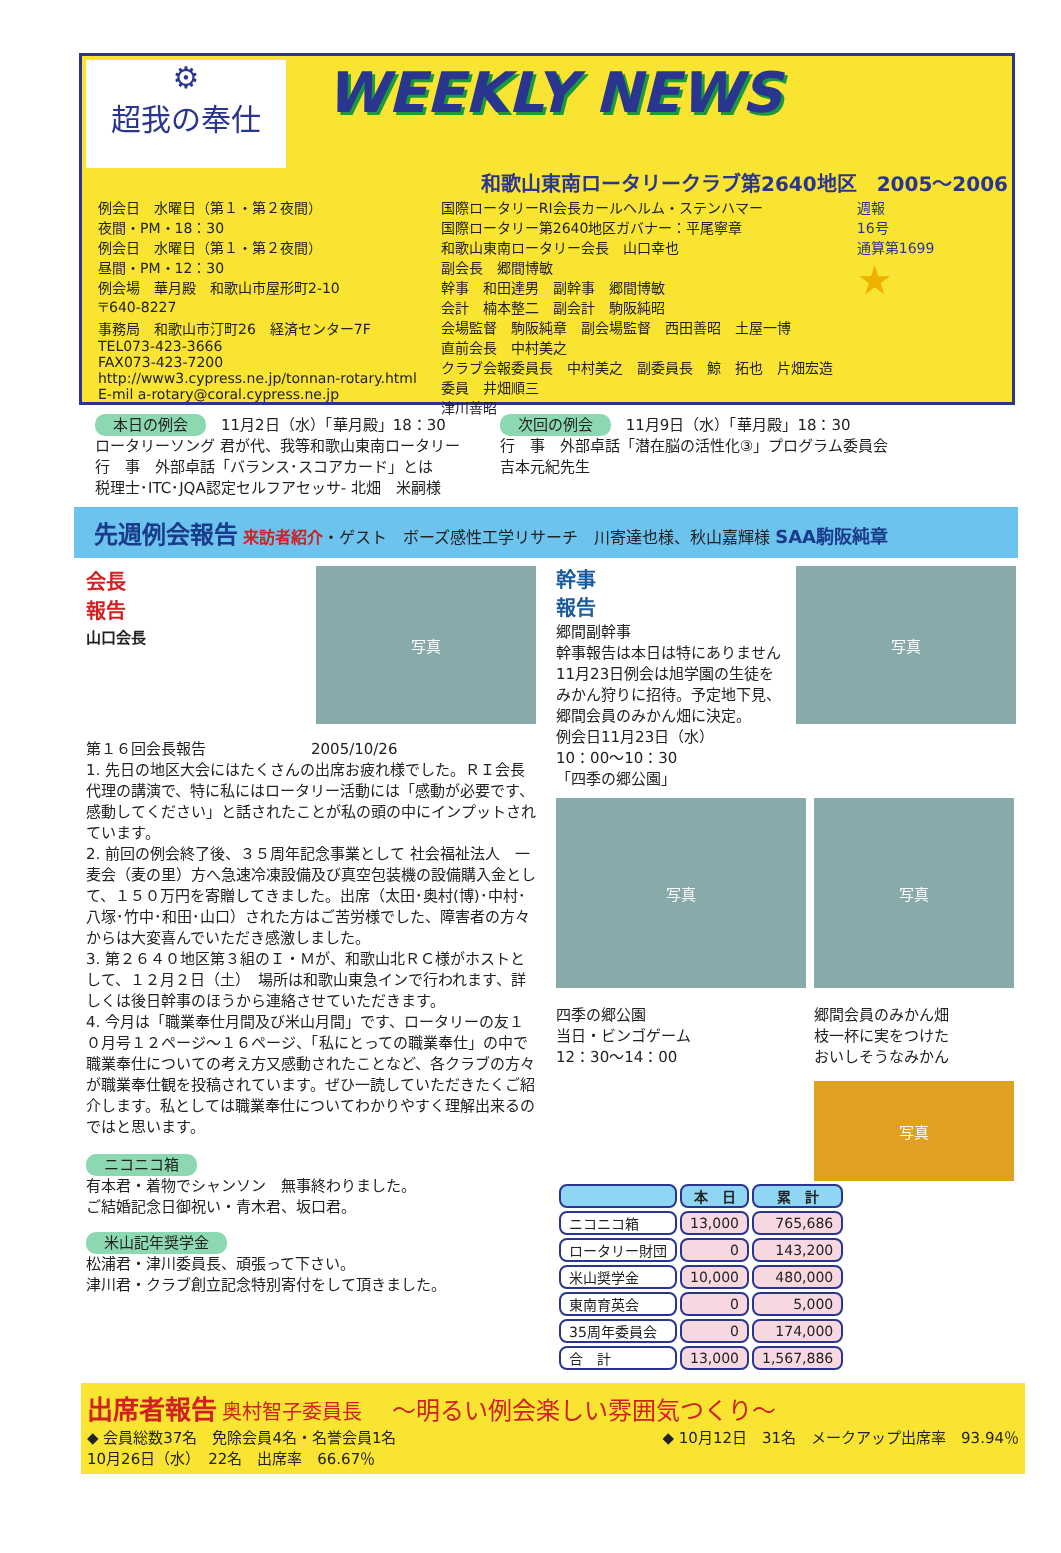⚙
超我の奉仕
WEEKLY NEWS
和歌山東南ロータリークラブ第2640地区　2005～2006
例会日　水曜日（第１・第２夜間）
夜間・PM・18：30
例会日　水曜日（第１・第２夜間）
昼間・PM・12：30
例会場　華月殿　和歌山市屋形町2-10
〒640-8227
事務局　和歌山市汀町26　経済センター7F
TEL073-423-3666
FAX073-423-7200
http://www3.cypress.ne.jp/tonnan-rotary.html
E-mil a-rotary@coral.cypress.ne.jp
国際ロータリーRI会長カールヘルム・ステンハマー
国際ロータリー第2640地区ガバナー：平尾寧章
和歌山東南ロータリー会長　山口幸也
副会長　郷間博敏
幹事　和田達男　副幹事　郷間博敏
会計　楠本整二　副会計　駒阪純昭
会場監督　駒阪純章　副会場監督　西田善昭　土屋一博
直前会長　中村美之
クラブ会報委員長　中村美之　副委員長　鯨　拓也　片畑宏造
委員　井畑順三
津川善昭
週報
16号
通算第1699
★
本日の例会　11月2日（水）「華月殿」18：30
ロータリーソング 君が代、我等和歌山東南ロータリー
行　事　外部卓話「バランス･スコアカード」とは
税理士･ITC･JQA認定セルフアセッサ- 北畑　米嗣様
次回の例会　11月9日（水）「華月殿」18：30
行　事　外部卓話「潜在脳の活性化③」プログラム委員会
吉本元紀先生
先週例会報告 来訪者紹介・ゲスト　ボーズ感性工学リサーチ　川寄達也様、秋山嘉輝様 SAA駒阪純章
会長
報告
山口会長
写真
第１６回会長報告　　　　　　　2005/10/26
1. 先日の地区大会にはたくさんの出席お疲れ様でした。ＲＩ会長代理の講演で、特に私にはロータリー活動には「感動が必要です、感動してください」と話されたことが私の頭の中にインプットされています。
2. 前回の例会終了後、３５周年記念事業として 社会福祉法人　一麦会（麦の里）方へ急速冷凍設備及び真空包装機の設備購入金として、１５０万円を寄贈してきました。出席（太田･奥村(博)･中村･八塚･竹中･和田･山口）された方はご苦労様でした、障害者の方々からは大変喜んでいただき感激しました。
3. 第２６４０地区第３組のＩ・Ｍが、和歌山北ＲＣ様がホストとして、１２月２日（土）　場所は和歌山東急インで行われます、詳しくは後日幹事のほうから連絡させていただきます。
4. 今月は「職業奉仕月間及び米山月間」です、ロータリーの友１０月号１２ページ～１６ページ、「私にとっての職業奉仕」の中で職業奉仕についての考え方又感動されたことなど、各クラブの方々が職業奉仕観を投稿されています。ぜひ一読していただきたくご紹介します。私としては職業奉仕についてわかりやすく理解出来るのではと思います。
ニコニコ箱
有本君・着物でシャンソン　無事終わりました。
ご結婚記念日御祝い・青木君、坂口君。
米山記年奨学金
松浦君・津川委員長、頑張って下さい。
津川君・クラブ創立記念特別寄付をして頂きました。
幹事
報告
郷間副幹事
幹事報告は本日は特にありません
11月23日例会は旭学園の生徒をみかん狩りに招待。予定地下見、郷間会員のみかん畑に決定。
例会日11月23日（水）
10：00～10：30
「四季の郷公園」
写真
写真
四季の郷公園
当日・ビンゴゲーム
12：30～14：00
写真
郷間会員のみかん畑
枝一杯に実をつけた
おいしそうなみかん
写真
| | 本 日 | 累 計 |
| --- | --- | --- |
| ニコニコ箱 | 13,000 | 765,686 |
| ロータリー財団 | 0 | 143,200 |
| 米山奨学金 | 10,000 | 480,000 |
| 東南育英会 | 0 | 5,000 |
| 35周年委員会 | 0 | 174,000 |
| 合 計 | 13,000 | 1,567,886 |
出席者報告 奥村智子委員長　　～明るい例会楽しい雰囲気つくり～
◆ 会員総数37名　免除会員4名・名誉会員1名
10月26日（水）　22名　出席率　66.67％
◆ 10月12日　31名　メークアップ出席率　93.94％